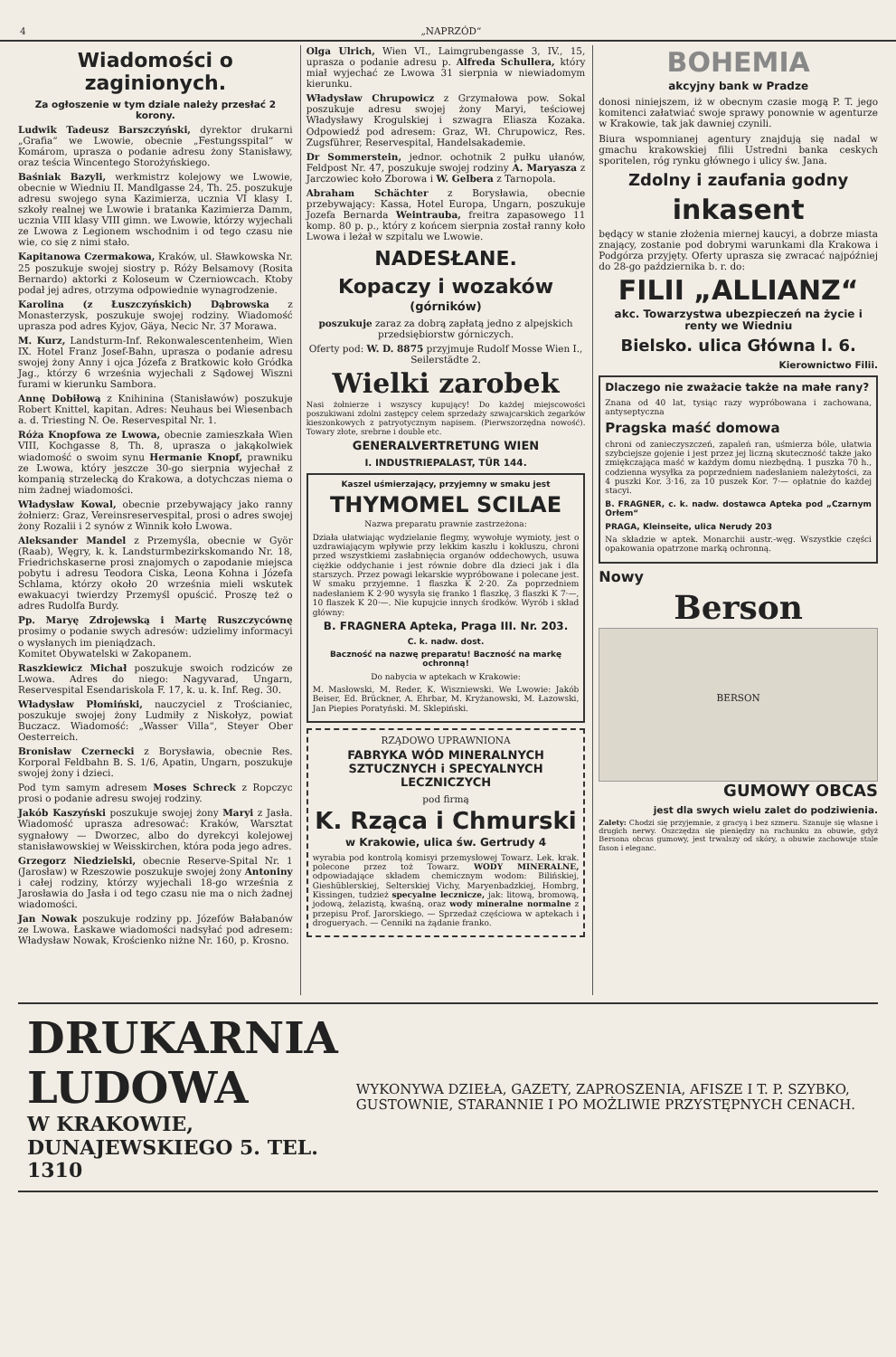4 „NAPRZÓD“
Wiadomości o zaginionych.
Za ogłoszenie w tym dziale należy przesłać 2 korony.
Ludwik Tadeusz Barszczyński, dyrektor drukarni „Grafia“ we Lwowie, obecnie „Festungsspital“ w Komárom, uprasza o podanie adresu żony Stanisławy, oraz teścia Wincentego Storożyńskiego.
Baśniak Bazyli, werkmistrz kolejowy we Lwowie, obecnie w Wiedniu II. Mandlgasse 24, Th. 25. poszukuje adresu swojego syna Kazimierza, ucznia VI klasy I. szkoły realnej we Lwowie i bratanka Kazimierza Damm, ucznia VIII klasy VIII gimn. we Lwowie, którzy wyjechali ze Lwowa z Legionem wschodnim i od tego czasu nie wie, co się z nimi stało.
Kapitanowa Czermakowa, Kraków, ul. Sławkowska Nr. 25 poszukuje swojej siostry p. Róży Belsamovy (Rosita Bernardo) aktorki z Koloseum w Czerniowcach. Ktoby podał jej adres, otrzyma odpowiednie wynagrodzenie.
Karolina (z Łuszczyńskich) Dąbrowska z Monasterzysk, poszukuje swojej rodziny. Wiadomość uprasza pod adres Kyjov, Gäya, Necic Nr. 37 Morawa.
M. Kurz, Landsturm-Inf. Rekonwalescentenheim, Wien IX. Hotel Franz Josef-Bahn, uprasza o podanie adresu swojej żony Anny i ojca Józefa z Bratkowic koło Gródka Jag., którzy 6 września wyjechali z Sądowej Wiszni furami w kierunku Sambora.
Annę Dobiłową z Knihinina (Stanisławów) poszukuje Robert Knittel, kapitan. Adres: Neuhaus bei Wiesenbach a. d. Triesting N. Oe. Reservespital Nr. 1.
Róża Knopfowa ze Lwowa, obecnie zamieszkała Wien VIII, Kochgasse 8, Th. 8, uprasza o jakąkolwiek wiadomość o swoim synu Hermanie Knopf, prawniku ze Lwowa, który jeszcze 30-go sierpnia wyjechał z kompanią strzelecką do Krakowa, a dotychczas niema o nim żadnej wiadomości.
Władysław Kowal, obecnie przebywający jako ranny żołnierz: Graz, Vereinsreservespital, prosi o adres swojej żony Rozalii i 2 synów z Winnik koło Lwowa.
Aleksander Mandel z Przemyśla, obecnie w Györ (Raab), Węgry, k. k. Landsturmbezirkskomando Nr. 18, Friedrichskaserne prosi znajomych o zapodanie miejsca pobytu i adresu Teodora Ciska, Leona Kohna i Józefa Schlama, którzy około 20 września mieli wskutek ewakuacyi twierdzy Przemyśl opuścić. Proszę też o adres Rudolfa Burdy.
Pp. Maryę Zdrojewską i Martę Ruszczycównę prosimy o podanie swych adresów: udzielimy informacyi o wysłanych im pieniądzach.
Komitet Obywatelski w Zakopanem.
Raszkiewicz Michał poszukuje swoich rodziców ze Lwowa. Adres do niego: Nagyvarad, Ungarn, Reservespital Esendariskola F. 17, k. u. k. Inf. Reg. 30.
Władysław Płomiński, nauczyciel z Trościaniec, poszukuje swojej żony Ludmiły z Niskołyz, powiat Buczacz. Wiadomość: „Wasser Villa“, Steyer Ober Oesterreich.
Bronisław Czernecki z Borysławia, obecnie Res. Korporal Feldbahn B. S. 1/6, Apatin, Ungarn, poszukuje swojej żony i dzieci.
Pod tym samym adresem Moses Schreck z Ropczyc prosi o podanie adresu swojej rodziny.
Jakób Kaszyński poszukuje swojej żony Maryi z Jasła. Wiadomość uprasza adresować: Kraków, Warsztat sygnałowy — Dworzec, albo do dyrekcyi kolejowej stanisławowskiej w Weisskirchen, która poda jego adres.
Grzegorz Niedzielski, obecnie Reserve-Spital Nr. 1 (Jarosław) w Rzeszowie poszukuje swojej żony Antoniny i całej rodziny, którzy wyjechali 18-go września z Jarosławia do Jasła i od tego czasu nie ma o nich żadnej wiadomości.
Jan Nowak poszukuje rodziny pp. Józefów Bałabanów ze Lwowa. Łaskawe wiadomości nadsyłać pod adresem: Władysław Nowak, Krościenko niżne Nr. 160, p. Krosno.
Olga Ulrich, Wien VI., Laimgrubengasse 3, IV., 15, uprasza o podanie adresu p. Alfreda Schullera, który miał wyjechać ze Lwowa 31 sierpnia w niewiadomym kierunku.
Władysław Chrupowicz z Grzymałowa pow. Sokal poszukuje adresu swojej żony Maryi, teściowej Władysławy Krogulskiej i szwagra Eliasza Kozaka. Odpowiedź pod adresem: Graz, Wł. Chrupowicz, Res. Zugsführer, Reservespital, Handelsakademie.
Dr Sommerstein, jednor. ochotnik 2 pułku ułanów, Feldpost Nr. 47, poszukuje swojej rodziny A. Maryasza z Jarczowiec koło Zborowa i W. Gelbera z Tarnopola.
Abraham Schächter z Borysławia, obecnie przebywający: Kassa, Hotel Europa, Ungarn, poszukuje Jozefa Bernarda Weintrauba, freitra zapasowego 11 komp. 80 p. p., który z końcem sierpnia został ranny koło Lwowa i leżał w szpitalu we Lwowie.
NADESŁANE.
Kopaczy i wozaków
(górników)
poszukuje zaraz za dobrą zapłatą jedno z alpejskich przedsiębiorstw górniczych.
Oferty pod: W. D. 8875 przyjmuje Rudolf Mosse Wien I., Seilerstädte 2.
Wielki zarobek
Nasi żołnierze i wszyscy kupujący! Do każdej miejscowości poszukiwani zdolni zastępcy celem sprzedaży szwajcarskich zegarków kieszonkowych z patryotycznym napisem. (Pierwszorzędna nowość). Towary złote, srebrne i double etc.
GENERALVERTRETUNG WIEN
I. INDUSTRIEPALAST, TÜR 144.
Kaszel uśmierzający, przyjemny w smaku jest
THYMOMEL SCILAE
Nazwa preparatu prawnie zastrzeżona:
Działa ułatwiając wydzielanie flegmy, wywołuje wymioty, jest o uzdrawiającym wpływie przy lekkim kaszlu i kokluszu, chroni przed wszystkiemi zasłabnięcia organów oddechowych, usuwa ciężkie oddychanie i jest równie dobre dla dzieci jak i dla starszych. Przez powagi lekarskie wypróbowane i polecane jest. W smaku przyjemne. 1 flaszka K 2·20. Za poprzedniem nadesłaniem K 2·90 wysyła się franko 1 flaszkę, 3 flaszki K 7·—, 10 flaszek K 20·—. Nie kupujcie innych środków. Wyrób i skład główny:
B. FRAGNERA Apteka, Praga III. Nr. 203.
C. k. nadw. dost.
Baczność na nazwę preparatu! Baczność na markę ochronną!
Do nabycia w aptekach w Krakowie:
M. Masłowski, M. Reder, K. Wiszniewski. We Lwowie: Jakób Beiser, Ed. Brückner, A. Ehrbar, M. Kryżanowski, M. Łazowski, Jan Piepies Poratyński. M. Sklepiński.
RZĄDOWO UPRAWNIONA
FABRYKA WÓD MINERALNYCH SZTUCZNYCH i SPECYALNYCH LECZNICZYCH
pod firmą
K. Rząca i Chmurski
w Krakowie, ulica św. Gertrudy 4
wyrabia pod kontrolą komisyi przemysłowej Towarz. Lek. krak. polecone przez toż Towarz. WODY MINERALNE, odpowiadające składem chemicznym wodom: Bilińskiej, Gieshüblerskiej, Selterskiej Vichy, Maryenbadzkiej, Hombrg, Kissingen, tudzież specyalne lecznicze, jak: litową, bromową, jodową, żelazistą, kwaśną, oraz wody mineralne normalne z przepisu Prof. Jarorskiego. — Sprzedaż częściowa w aptekach i drogueryach. — Cenniki na żądanie franko.
BOHEMIA
akcyjny bank w Pradze
donosi niniejszem, iż w obecnym czasie mogą P. T. jego komitenci załatwiać swoje sprawy ponownie w agenturze w Krakowie, tak jak dawniej czynili.
Biura wspomnianej agentury znajdują się nadal w gmachu krakowskiej filii Ustredni banka ceskych sporitelen, róg rynku głównego i ulicy św. Jana.
Zdolny i zaufania godny
inkasent
będący w stanie złożenia miernej kaucyi, a dobrze miasta znający, zostanie pod dobrymi warunkami dla Krakowa i Podgórza przyjęty. Oferty uprasza się zwracać najpóźniej do 28-go października b. r. do:
FILII „ALLIANZ“
akc. Towarzystwa ubezpieczeń na życie i renty we Wiedniu
Bielsko. ulica Główna l. 6.
Kierownictwo Filii.
Dlaczego nie zważacie także na małe rany?
Znana od 40 lat, tysiąc razy wypróbowana i zachowana, antyseptyczna
Pragska maść domowa
chroni od zanieczyszczeń, zapaleń ran, uśmierza bóle, ułatwia szybciejsze gojenie i jest przez jej liczną skuteczność także jako zmiękczająca maść w każdym domu niezbędną. 1 puszka 70 h., codzienna wysyłka za poprzedniem nadesłaniem należytości, za 4 puszki Kor. 3·16, za 10 puszek Kor. 7·— opłatnie do każdej stacyi.
B. FRAGNER, c. k. nadw. dostawca Apteka pod „Czarnym Orłem“
PRAGA, Kleinseite, ulica Nerudy 203
Na składzie w aptek. Monarchii austr.-węg. Wszystkie części opakowania opatrzone marką ochronną.
Nowy
Berson
BERSON
GUMOWY OBCAS
jest dla swych wielu zalet do podziwienia.
Zalety: Chodzi się przyjemnie, z gracyą i bez szmeru. Szanuje się własne i drugich nerwy. Oszczędza się pieniędzy na rachunku za obuwie, gdyż Bersona obcas gumowy, jest trwalszy od skóry, a obuwie zachowuje stale fason i eleganc.
DRUKARNIA LUDOWA
W KRAKOWIE, DUNAJEWSKIEGO 5. TEL. 1310
WYKONYWA DZIEŁA, GAZETY, ZAPROSZENIA, AFISZE I T. P. SZYBKO, GUSTOWNIE, STARANNIE I PO MOŻLIWIE PRZYSTĘPNYCH CENACH.